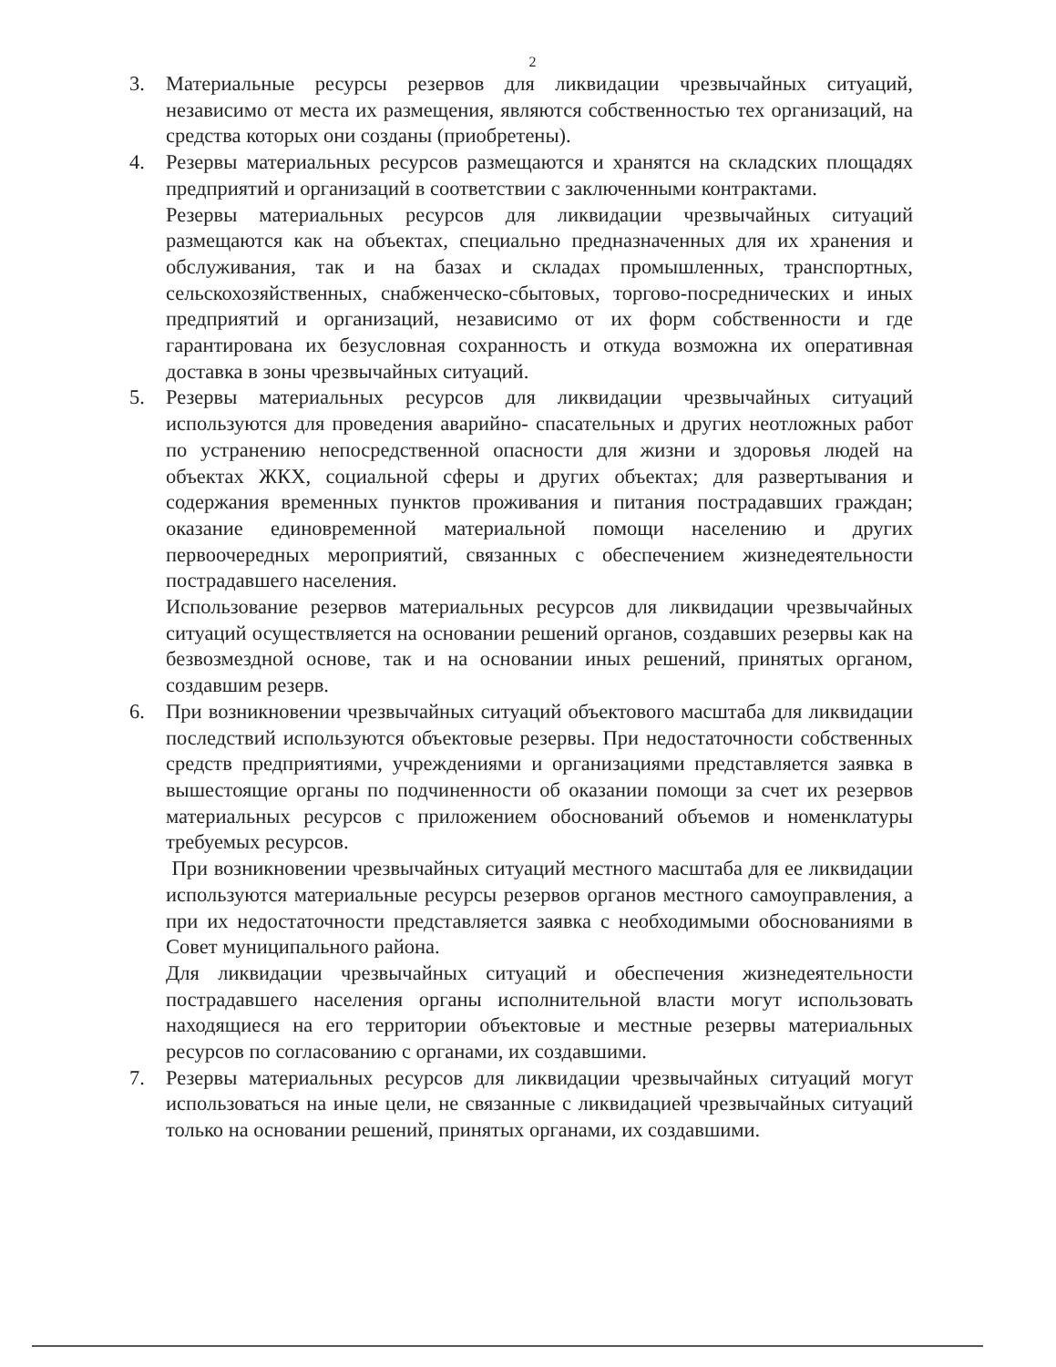2
3. Материальные ресурсы резервов для ликвидации чрезвычайных ситуаций, независимо от места их размещения, являются собственностью тех организаций, на средства которых они созданы (приобретены).
4. Резервы материальных ресурсов размещаются и хранятся на складских площадях предприятий и организаций в соответствии с заключенными контрактами.
Резервы материальных ресурсов для ликвидации чрезвычайных ситуаций размещаются как на объектах, специально предназначенных для их хранения и обслуживания, так и на базах и складах промышленных, транспортных, сельскохозяйственных, снабженческо-сбытовых, торгово-посреднических и иных предприятий и организаций, независимо от их форм собственности и где гарантирована их безусловная сохранность и откуда возможна их оперативная доставка в зоны чрезвычайных ситуаций.
5. Резервы материальных ресурсов для ликвидации чрезвычайных ситуаций используются для проведения аварийно- спасательных и других неотложных работ по устранению непосредственной опасности для жизни и здоровья людей на объектах ЖКХ, социальной сферы и других объектах; для развертывания и содержания временных пунктов проживания и питания пострадавших граждан; оказание единовременной материальной помощи населению и других первоочередных мероприятий, связанных с обеспечением жизнедеятельности пострадавшего населения.
Использование резервов материальных ресурсов для ликвидации чрезвычайных ситуаций осуществляется на основании решений органов, создавших резервы как на безвозмездной основе, так и на основании иных решений, принятых органом, создавшим резерв.
6. При возникновении чрезвычайных ситуаций объектового масштаба для ликвидации последствий используются объектовые резервы. При недостаточности собственных средств предприятиями, учреждениями и организациями представляется заявка в вышестоящие органы по подчиненности об оказании помощи за счет их резервов материальных ресурсов с приложением обоснований объемов и номенклатуры требуемых ресурсов.
При возникновении чрезвычайных ситуаций местного масштаба для ее ликвидации используются материальные ресурсы резервов органов местного самоуправления, а при их недостаточности представляется заявка с необходимыми обоснованиями в Совет муниципального района.
Для ликвидации чрезвычайных ситуаций и обеспечения жизнедеятельности пострадавшего населения органы исполнительной власти могут использовать находящиеся на его территории объектовые и местные резервы материальных ресурсов по согласованию с органами, их создавшими.
7. Резервы материальных ресурсов для ликвидации чрезвычайных ситуаций могут использоваться на иные цели, не связанные с ликвидацией чрезвычайных ситуаций только на основании решений, принятых органами, их создавшими.